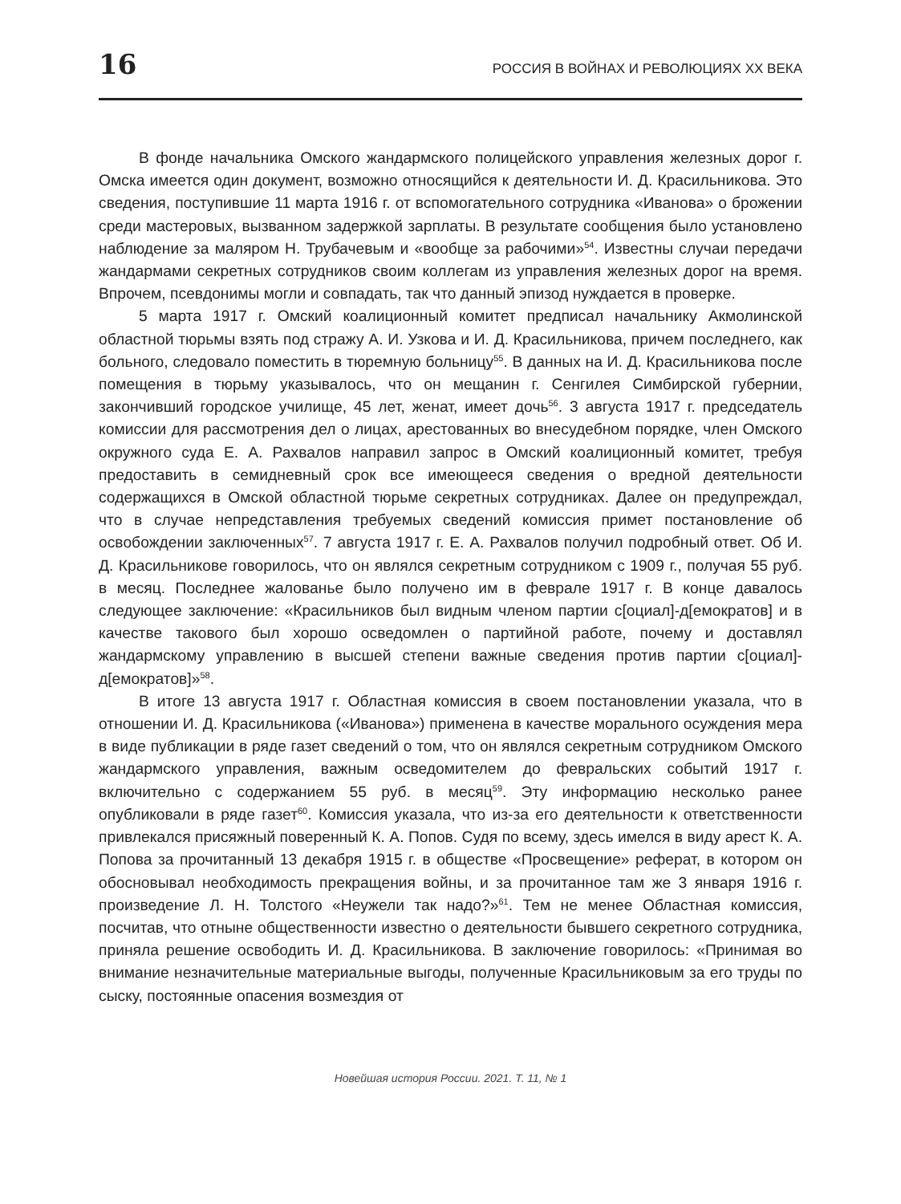16 РОССИЯ В ВОЙНАХ И РЕВОЛЮЦИЯХ ХХ ВЕКА
В фонде начальника Омского жандармского полицейского управления железных дорог г. Омска имеется один документ, возможно относящийся к деятельности И. Д. Красильникова. Это сведения, поступившие 11 марта 1916 г. от вспомогательного сотрудника «Иванова» о брожении среди мастеровых, вызванном задержкой зарплаты. В результате сообщения было установлено наблюдение за маляром Н. Трубачевым и «вообще за рабочими»<sup>54</sup>. Известны случаи передачи жандармами секретных сотрудников своим коллегам из управления железных дорог на время. Впрочем, псевдонимы могли и совпадать, так что данный эпизод нуждается в проверке.
5 марта 1917 г. Омский коалиционный комитет предписал начальнику Акмолинской областной тюрьмы взять под стражу А. И. Узкова и И. Д. Красильникова, причем последнего, как больного, следовало поместить в тюремную больницу<sup>55</sup>. В данных на И. Д. Красильникова после помещения в тюрьму указывалось, что он мещанин г. Сенгилея Симбирской губернии, закончивший городское училище, 45 лет, женат, имеет дочь<sup>56</sup>. 3 августа 1917 г. председатель комиссии для рассмотрения дел о лицах, арестованных во внесудебном порядке, член Омского окружного суда Е. А. Рахвалов направил запрос в Омский коалиционный комитет, требуя предоставить в семидневный срок все имеющееся сведения о вредной деятельности содержащихся в Омской областной тюрьме секретных сотрудниках. Далее он предупреждал, что в случае непредставления требуемых сведений комиссия примет постановление об освобождении заключенных<sup>57</sup>. 7 августа 1917 г. Е. А. Рахвалов получил подробный ответ. Об И. Д. Красильникове говорилось, что он являлся секретным сотрудником с 1909 г., получая 55 руб. в месяц. Последнее жалованье было получено им в феврале 1917 г. В конце давалось следующее заключение: «Красильников был видным членом партии с[оциал]-д[емократов] и в качестве такового был хорошо осведомлен о партийной работе, почему и доставлял жандармскому управлению в высшей степени важные сведения против партии с[оциал]-д[емократов]»<sup>58</sup>.
В итоге 13 августа 1917 г. Областная комиссия в своем постановлении указала, что в отношении И. Д. Красильникова («Иванова») применена в качестве морального осуждения мера в виде публикации в ряде газет сведений о том, что он являлся секретным сотрудником Омского жандармского управления, важным осведомителем до февральских событий 1917 г. включительно с содержанием 55 руб. в месяц<sup>59</sup>. Эту информацию несколько ранее опубликовали в ряде газет<sup>60</sup>. Комиссия указала, что из-за его деятельности к ответственности привлекался присяжный поверенный К. А. Попов. Судя по всему, здесь имелся в виду арест К. А. Попова за прочитанный 13 декабря 1915 г. в обществе «Просвещение» реферат, в котором он обосновывал необходимость прекращения войны, и за прочитанное там же 3 января 1916 г. произведение Л. Н. Толстого «Неужели так надо?»<sup>61</sup>. Тем не менее Областная комиссия, посчитав, что отныне общественности известно о деятельности бывшего секретного сотрудника, приняла решение освободить И. Д. Красильникова. В заключение говорилось: «Принимая во внимание незначительные материальные выгоды, полученные Красильниковым за его труды по сыску, постоянные опасения возмездия от
Новейшая история России. 2021. Т. 11, № 1